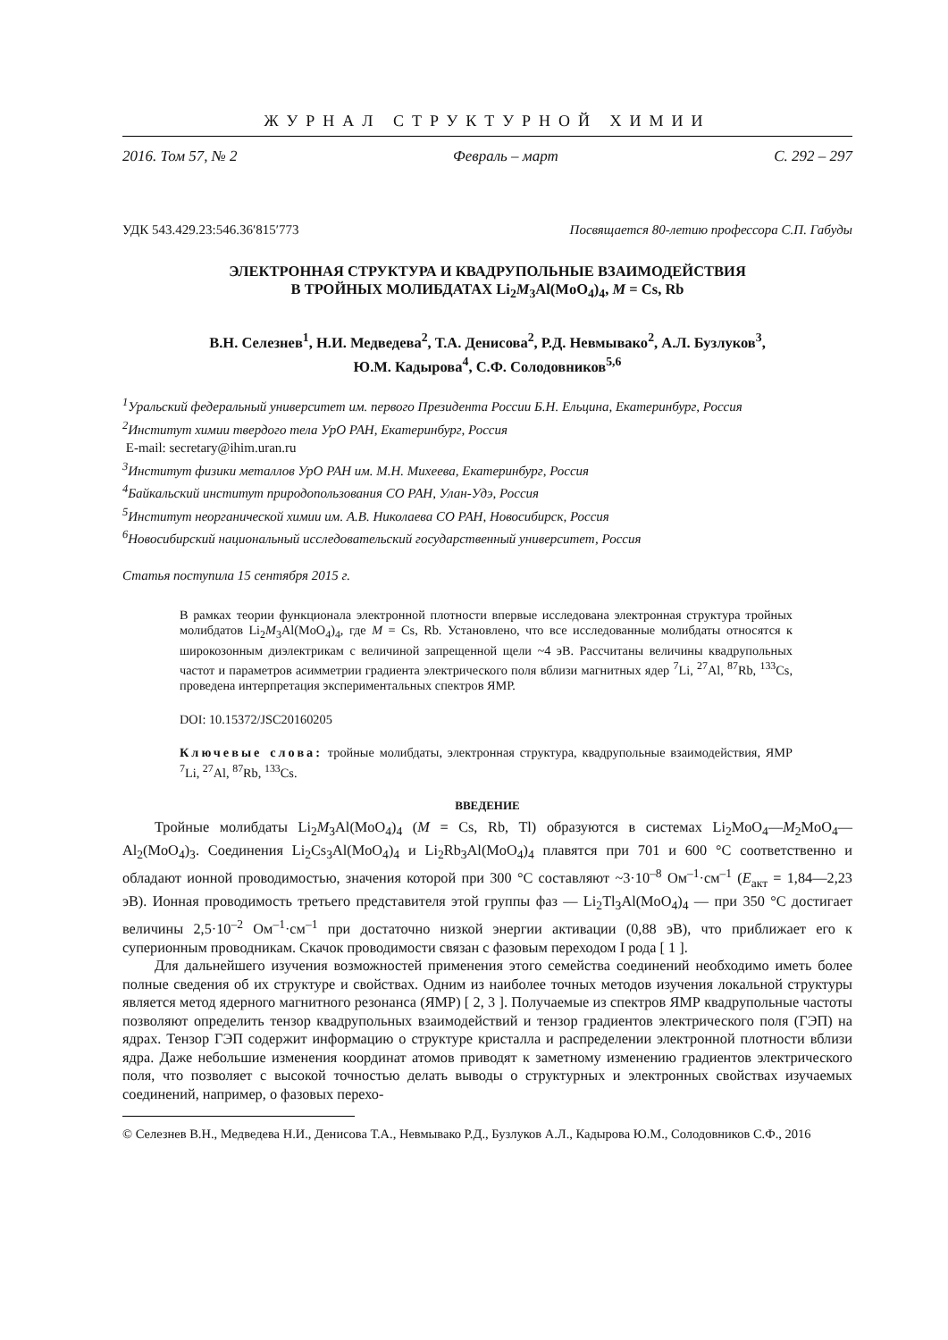ЖУРНАЛ СТРУКТУРНОЙ ХИМИИ
2016. Том 57, № 2 Февраль – март С. 292 – 297
УДК 543.429.23:546.36′815′773 Посвящается 80-летию профессора С.П. Габуды
ЭЛЕКТРОННАЯ СТРУКТУРА И КВАДРУПОЛЬНЫЕ ВЗАИМОДЕЙСТВИЯ
В ТРОЙНЫХ МОЛИБДАТАХ Li<sub>2</sub>M<sub>3</sub>Al(MoO<sub>4</sub>)<sub>4</sub>, M = Cs, Rb
В.Н. Селезнев<sup>1</sup>, Н.И. Медведева<sup>2</sup>, Т.А. Денисова<sup>2</sup>, Р.Д. Невмывако<sup>2</sup>, А.Л. Бузлуков<sup>3</sup>,
Ю.М. Кадырова<sup>4</sup>, С.Ф. Солодовников<sup>5,6</sup>
<sup>1</sup> Уральский федеральный университет им. первого Президента России Б.Н. Ельцина, Екатеринбург, Россия
<sup>2</sup> Институт химии твердого тела УрО РАН, Екатеринбург, Россия
E-mail: secretary@ihim.uran.ru
<sup>3</sup> Институт физики металлов УрО РАН им. М.Н. Михеева, Екатеринбург, Россия
<sup>4</sup> Байкальский институт природопользования СО РАН, Улан-Удэ, Россия
<sup>5</sup> Институт неорганической химии им. А.В. Николаева СО РАН, Новосибирск, Россия
<sup>6</sup> Новосибирский национальный исследовательский государственный университет, Россия
Статья поступила 15 сентября 2015 г.
В рамках теории функционала электронной плотности впервые исследована электронная структура тройных молибдатов Li<sub>2</sub>M<sub>3</sub>Al(MoO<sub>4</sub>)<sub>4</sub>, где M = Cs, Rb. Установлено, что все исследованные молибдаты относятся к широкозонным диэлектрикам с величиной запрещенной щели ~4 эВ. Рассчитаны величины квадрупольных частот и параметров асимметрии градиента электрического поля вблизи магнитных ядер <sup>7</sup>Li, <sup>27</sup>Al, <sup>87</sup>Rb, <sup>133</sup>Cs, проведена интерпретация экспериментальных спектров ЯМР.
DOI: 10.15372/JSC20160205
Ключевые слова: тройные молибдаты, электронная структура, квадрупольные взаимодействия, ЯМР <sup>7</sup>Li, <sup>27</sup>Al, <sup>87</sup>Rb, <sup>133</sup>Cs.
ВВЕДЕНИЕ
Тройные молибдаты Li<sub>2</sub>M<sub>3</sub>Al(MoO<sub>4</sub>)<sub>4</sub> (M = Cs, Rb, Tl) образуются в системах Li<sub>2</sub>MoO<sub>4</sub>—M<sub>2</sub>MoO<sub>4</sub>—Al<sub>2</sub>(MoO<sub>4</sub>)<sub>3</sub>. Соединения Li<sub>2</sub>Cs<sub>3</sub>Al(MoO<sub>4</sub>)<sub>4</sub> и Li<sub>2</sub>Rb<sub>3</sub>Al(MoO<sub>4</sub>)<sub>4</sub> плавятся при 701 и 600 °C соответственно и обладают ионной проводимостью, значения которой при 300 °C составляют ~3·10<sup>–8</sup> Ом<sup>–1</sup>·см<sup>–1</sup> (E<sub>акт</sub> = 1,84—2,23 эВ). Ионная проводимость третьего представителя этой группы фаз — Li<sub>2</sub>Tl<sub>3</sub>Al(MoO<sub>4</sub>)<sub>4</sub> — при 350 °C достигает величины 2,5·10<sup>–2</sup> Ом<sup>–1</sup>·см<sup>–1</sup> при достаточно низкой энергии активации (0,88 эВ), что приближает его к суперионным проводникам. Скачок проводимости связан с фазовым переходом I рода [ 1 ].
Для дальнейшего изучения возможностей применения этого семейства соединений необходимо иметь более полные сведения об их структуре и свойствах. Одним из наиболее точных методов изучения локальной структуры является метод ядерного магнитного резонанса (ЯМР) [ 2, 3 ]. Получаемые из спектров ЯМР квадрупольные частоты позволяют определить тензор квадрупольных взаимодействий и тензор градиентов электрического поля (ГЭП) на ядрах. Тензор ГЭП содержит информацию о структуре кристалла и распределении электронной плотности вблизи ядра. Даже небольшие изменения координат атомов приводят к заметному изменению градиентов электрического поля, что позволяет с высокой точностью делать выводы о структурных и электронных свойствах изучаемых соединений, например, о фазовых перехо-
© Селезнев В.Н., Медведева Н.И., Денисова Т.А., Невмывако Р.Д., Бузлуков А.Л., Кадырова Ю.М., Солодовников С.Ф., 2016